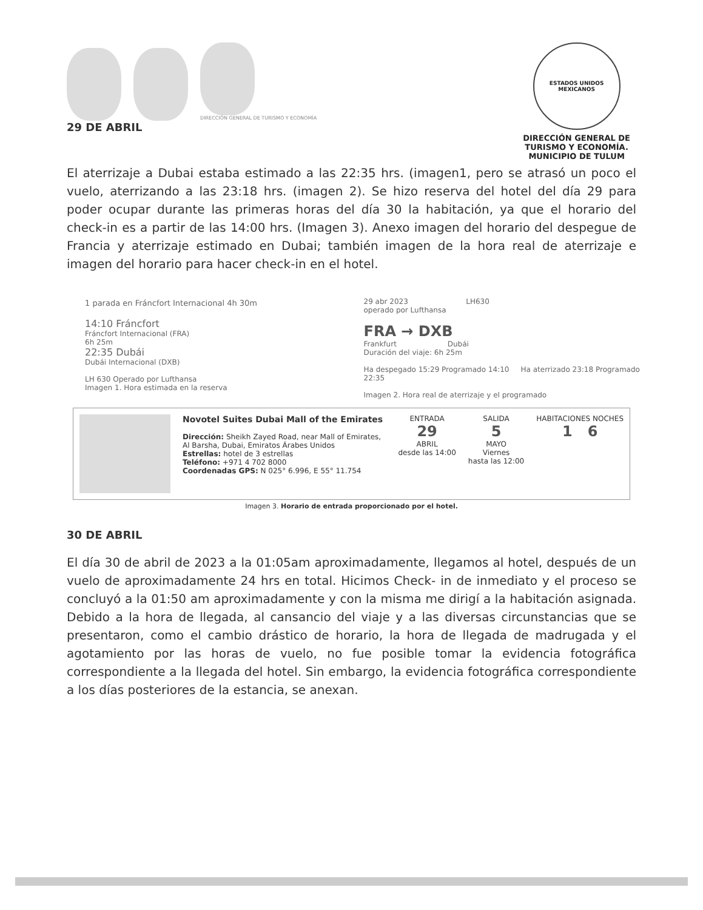DIRECCIÓN GENERAL DE TURISMO Y ECONOMÍA
29 DE ABRIL
ESTADOS UNIDOS MEXICANOS
DIRECCIÓN GENERAL DE
TURISMO Y ECONOMÍA.
MUNICIPIO DE TULUM
El aterrizaje a Dubai estaba estimado a las 22:35 hrs. (imagen1, pero se atrasó un poco el vuelo, aterrizando a las 23:18 hrs. (imagen 2). Se hizo reserva del hotel del día 29 para poder ocupar durante las primeras horas del día 30 la habitación, ya que el horario del check-in es a partir de las 14:00 hrs. (Imagen 3). Anexo imagen del horario del despegue de Francia y aterrizaje estimado en Dubai; también imagen de la hora real de aterrizaje e imagen del horario para hacer check-in en el hotel.
1 parada en Fráncfort Internacional 4h 30m
14:10 Fráncfort
Fráncfort Internacional (FRA)
6h 25m
22:35 Dubái
Dubái Internacional (DXB)
LH 630 Operado por Lufthansa
Imagen 1. Hora estimada en la reserva
29 abr 2023 LH630
operado por Lufthansa
FRA → DXB
Frankfurt Dubái
Duración del viaje: 6h 25m
Ha despegado 15:29 Programado 14:10 Ha aterrizado 23:18 Programado 22:35
Imagen 2. Hora real de aterrizaje y el programado
Novotel Suites Dubai Mall of the Emirates
Dirección: Sheikh Zayed Road, near Mall of Emirates, Al Barsha, Dubai, Emiratos Árabes Unidos
Estrellas: hotel de 3 estrellas
Teléfono: +971 4 702 8000
Coordenadas GPS: N 025° 6.996, E 55° 11.754
ENTRADA
29
ABRIL
desde las 14:00
SALIDA
5
MAYO
Viernes
hasta las 12:00
HABITACIONES NOCHES
1 6
Imagen 3. Horario de entrada proporcionado por el hotel.
30 DE ABRIL
El día 30 de abril de 2023 a la 01:05am aproximadamente, llegamos al hotel, después de un vuelo de aproximadamente 24 hrs en total. Hicimos Check- in de inmediato y el proceso se concluyó a la 01:50 am aproximadamente y con la misma me dirigí a la habitación asignada. Debido a la hora de llegada, al cansancio del viaje y a las diversas circunstancias que se presentaron, como el cambio drástico de horario, la hora de llegada de madrugada y el agotamiento por las horas de vuelo, no fue posible tomar la evidencia fotográfica correspondiente a la llegada del hotel. Sin embargo, la evidencia fotográfica correspondiente a los días posteriores de la estancia, se anexan.